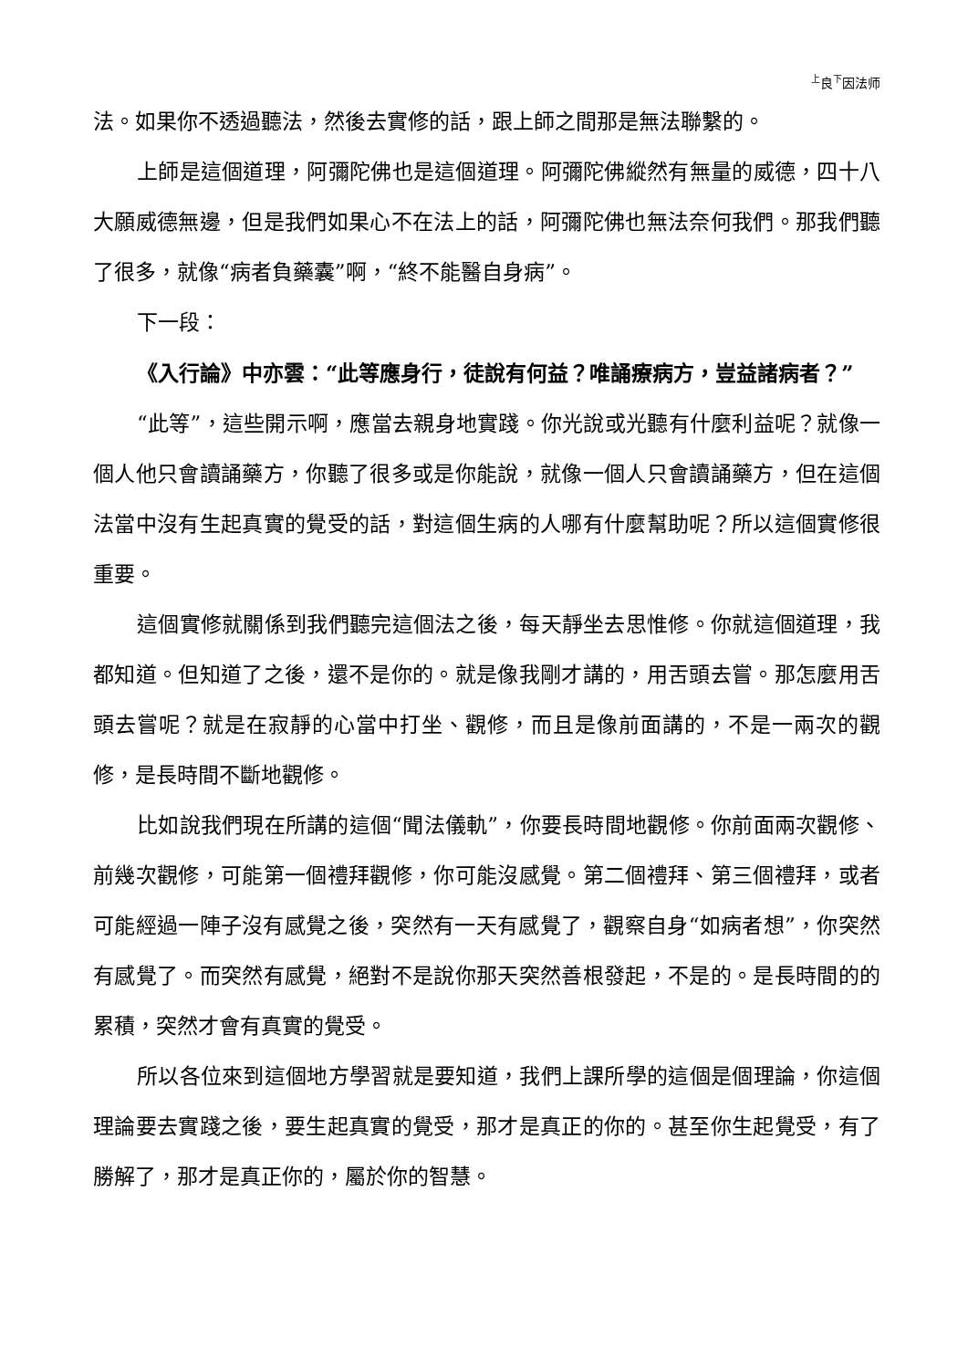<sup>上</sup>良<sup>下</sup>因法师
法。如果你不透過聽法，然後去實修的話，跟上師之間那是無法聯繫的。
上師是這個道理，阿彌陀佛也是這個道理。阿彌陀佛縱然有無量的威德，四十八大願威德無邊，但是我們如果心不在法上的話，阿彌陀佛也無法奈何我們。那我們聽了很多，就像“病者負藥囊”啊，“終不能醫自身病”。
下一段：
《入行論》中亦雲：“此等應身行，徒說有何益？唯誦療病方，豈益諸病者？”
“此等”，這些開示啊，應當去親身地實踐。你光說或光聽有什麼利益呢？就像一個人他只會讀誦藥方，你聽了很多或是你能說，就像一個人只會讀誦藥方，但在這個法當中沒有生起真實的覺受的話，對這個生病的人哪有什麼幫助呢？所以這個實修很重要。
這個實修就關係到我們聽完這個法之後，每天靜坐去思惟修。你就這個道理，我都知道。但知道了之後，還不是你的。就是像我剛才講的，用舌頭去嘗。那怎麼用舌頭去嘗呢？就是在寂靜的心當中打坐、觀修，而且是像前面講的，不是一兩次的觀修，是長時間不斷地觀修。
比如說我們現在所講的這個“聞法儀軌”，你要長時間地觀修。你前面兩次觀修、前幾次觀修，可能第一個禮拜觀修，你可能沒感覺。第二個禮拜、第三個禮拜，或者可能經過一陣子沒有感覺之後，突然有一天有感覺了，觀察自身“如病者想”，你突然有感覺了。而突然有感覺，絕對不是說你那天突然善根發起，不是的。是長時間的的累積，突然才會有真實的覺受。
所以各位來到這個地方學習就是要知道，我們上課所學的這個是個理論，你這個理論要去實踐之後，要生起真實的覺受，那才是真正的你的。甚至你生起覺受，有了勝解了，那才是真正你的，屬於你的智慧。